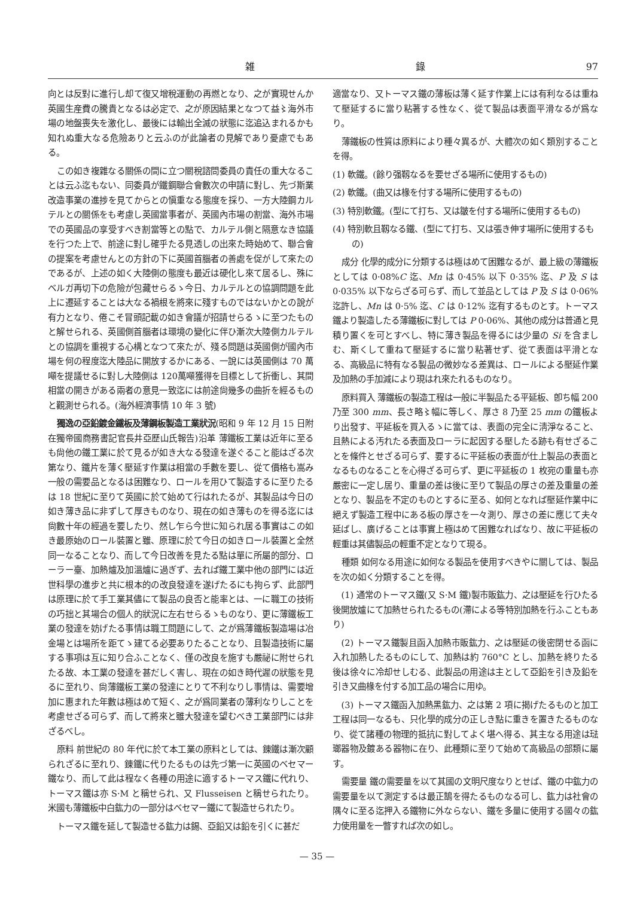雑 錄 97
向とは反對に進行し却て復又增稅運動の再燃となり、之が實現せんか英國生産費の騰貴となるは必定で、之が原因結果となつて益〻海外市場の地盤喪失を激化し、最後には輸出全滅の狀態に迄追込まれるかも知れぬ重大なる危險ありと云ふのが此論者の見解であり憂慮でもある。
この如き複雜なる關係の間に立つ關稅諮問委員の責任の重大なることは云ふ迄もない、同委員が鐵鋼聯合會數次の申請に對し、先づ斯業改造事業の進捗を見てからとの愼重なる態度を採り、一方大陸鋼カルテルとの關係をも考慮し英國當事者が、英國內市場の割當、海外市場での英國品の享受すべき割當等との點で、カルテル側と隔意なき協議を行つた上で、前途に對し確乎たる見透しの出來た時始めて、聯合會の提案を考慮せんとの方針の下に英國首腦者の善處を促がして來たのであるが、上述の如く大陸側の態度も最近は硬化し來て居るし、殊にベルガ再切下の危險が包藏せらるゝ今日、カルテルとの協調問題を此上に遷延することは大なる禍根を將來に殘すものではないかとの說が有力となり、倦こそ冒頭記載の如き會議が招請せらるゝに至つたものと解せられる、英國側首腦者は環境の變化に伴ひ漸次大陸側カルテルとの協調を重視する心構となつて來たが、殘る問題は英國側が國內市場を何の程度迄大陸品に開放するかにある、一說には英國側は 70 萬噸を提議せるに對し大陸側は 120萬噸獲得を目標として折衝し、其間相當の開きがある兩者の意見一致迄には前途尙幾多の曲折を經るものと觀測せられる。(海外經濟事情 10 年 3 號)
獨逸の亞鉛鍍金鐵板及薄鋼板製造工業狀況(昭和 9 年 12 月 15 日附在獨帝國商務書記官長井亞歷山氏報告)沿革 薄鐵板工業は近年に至るも尙他の鐵工業に於て見るが如き大なる發達を遂ぐること能はざる次第なり、鐵片を薄く壓延す作業は相當の手數を要し、從て價格も嵩み一般の需要品となるは困難なり、ロールを用ひて製造するに至りたるは 18 世紀に至りて英國に於て始めて行はれたるが、其製品は今日の如き薄き品に非ずして厚きものなり、現在の如き薄ものを得る迄には尙數十年の經過を要したり、然し乍ら今世に知られ居る事實はこの如き最原始のロール裝置と雖、原理に於て今日の如きロール裝置と全然同一なることなり、而して今日改善を見たる點は單に所屬的部分、ローラー臺、加熱爐及加溫爐に過ぎず、去れば鐵工業中他の部門には近世科學の進步と共に根本的の改良發達を遂げたるにも拘らず、此部門は原理に於て手工業其儘にて製品の良否と能率とは、一に職工の技術の巧拙と其場合の個人的狀況に左右せらるゝものなり、更に薄鐵板工業の發達を妨げたる事情は職工問題にして、之が爲薄鐵板製造場は冶金場とは場所を距てゝ建てる必要ありたることなり、且製造技術に屬する事項は互に知り合ふことなく、僅の改良を施すも嚴祕に附せられたる故、本工業の發達を甚だしく害し、現在の如き時代遲の狀態を見るに至れり、尙薄鐵板工業の發達にとりて不利なりし事情は、需要增加に惠まれた年數は極はめて短く、之が爲同業者の薄利なりしことを考慮せざる可らず、而して將來と雖大發達を望むべき工業部門には非ざるべし。
原料 前世紀の 80 年代に於て本工業の原料としては、錬鐵は漸次顧られざるに至れり、錬鐵に代りたるものは先づ第一に英國のベセマー鐵なり、而して此は程なく各種の用途に適するトーマス鐵に代れり、トーマス鐵は亦 S·M と稱せられ、又 Flusseisen と稱せられたり。米國も薄鐵板中白鈜力の一部分はベセマー鐵にて製造せられたり。
トーマス鐵を延して製造せる鈜力は錫、亞鉛又は鉛を引くに甚だ
適當なり、又トーマス鐵の薄板は薄く延す作業上には有利なるは重ねて壓延するに當り粘著する性なく、從て製品は表面平滑なるが爲なり。
薄鐵板の性質は原料により種々異るが、大體次の如く類別することを得。
(1) 軟鐵。(餘り强靱なるを要せざる場所に使用するもの)
(2) 軟鐵。(曲又は椽を付する場所に使用するもの)
(3) 特別軟鐵。(型にて打ち、又は皺を付する場所に使用するもの)
(4) 特別軟且靱なる鐵、(型にて打ち、又は張き伸す場所に使用するもの)
成分 化學的成分に分類するは極はめて困難なるが、最上級の薄鐵板としては 0·08%C 迄、Mn は 0·45% 以下 0·35% 迄、P 及 S は 0·035% 以下ならざる可らず、而して並品としては P 及 S は 0·06% 迄許し、Mn は 0·5% 迄、C は 0·12% 迄有するものとす。トーマス鐵より製造したる薄鐵板に對しては P 0·06%、其他の成分は普通と見積り置くを可とすべし、特に薄き製品を得るには少量の Si を含ましむ、斯くして重ねて壓延するに當り粘著せず、從て表面は平滑となる、高級品に特有なる製品の微妙なる差異は、ロールによる壓延作業及加熱の手加減により現はれ來たれるものなり。
原料買入 薄鐵板の製造工程は一般に半製品たる平延板、卽ち幅 200 乃至 300 mm、長さ略〻幅に等しく、厚さ 8 乃至 25 mm の鐵板より出發す、平延板を買入るゝに當ては、表面の完全に淸淨なること、且熱による汚れたる表面及ローラに起因する壓したる跡も有せざることを條件とせざる可らず、要するに平延板の表面が仕上製品の表面となるものなることを心得ざる可らず、更に平延板の 1 枚宛の重量も亦嚴密に一定し居り、重量の差は後に至りて製品の厚さの差及重量の差となり、製品を不定のものとするに至る、如何となれば壓延作業中に絕えず製造工程中にある板の厚さを一々測り、厚さの差に應じて夫々延ばし、廣げることは事實上極はめて困難なればなり、故に平延板の輕重は其儘製品の輕重不定となりて現る。
種類 如何なる用途に如何なる製品を使用すべきやに關しては、製品を次の如く分類することを得。
(1) 通常のトーマス鐵(又 S·M 鐵)製市販鈜力、之は壓延を行ひたる後開放爐にて加熱せられたるもの(滯による等特別加熱を行ふこともあり)
(2) トーマス鐵製且函入加熱市販鈜力、之は壓延の後密閉せる函に入れ加熱したるものにして、加熱は約 760°C とし、加熱を終りたる後は徐々に冷却せしむる、此製品の用途は主として亞鉛を引き及鉛を引き又曲椽を付する加工品の場合に用ゆ。
(3) トーマス鐵函入加熱黑鈜力、之は第 2 項に揭げたるものと加工工程は同一なるも、只化學的成分の正しき點に重きを置きたるものなり、從て諸種の物理的抵抗に對してよく堪へ得る、其主なる用途は琺瑯器物及鍍ある器物に在り、此種類に至りて始めて高級品の部類に屬す。
需要量 鐵の需要量を以て其國の文明尺度なりとせば、鐵の中鈜力の需要量を以て測定するは最正鵠を得たるものなる可し、鈜力は社會の隅々に至る迄押入る鐵物に外ならない、鐵を多量に使用する國々の鈜力使用量を一瞥すれば次の如し。
— 35 —